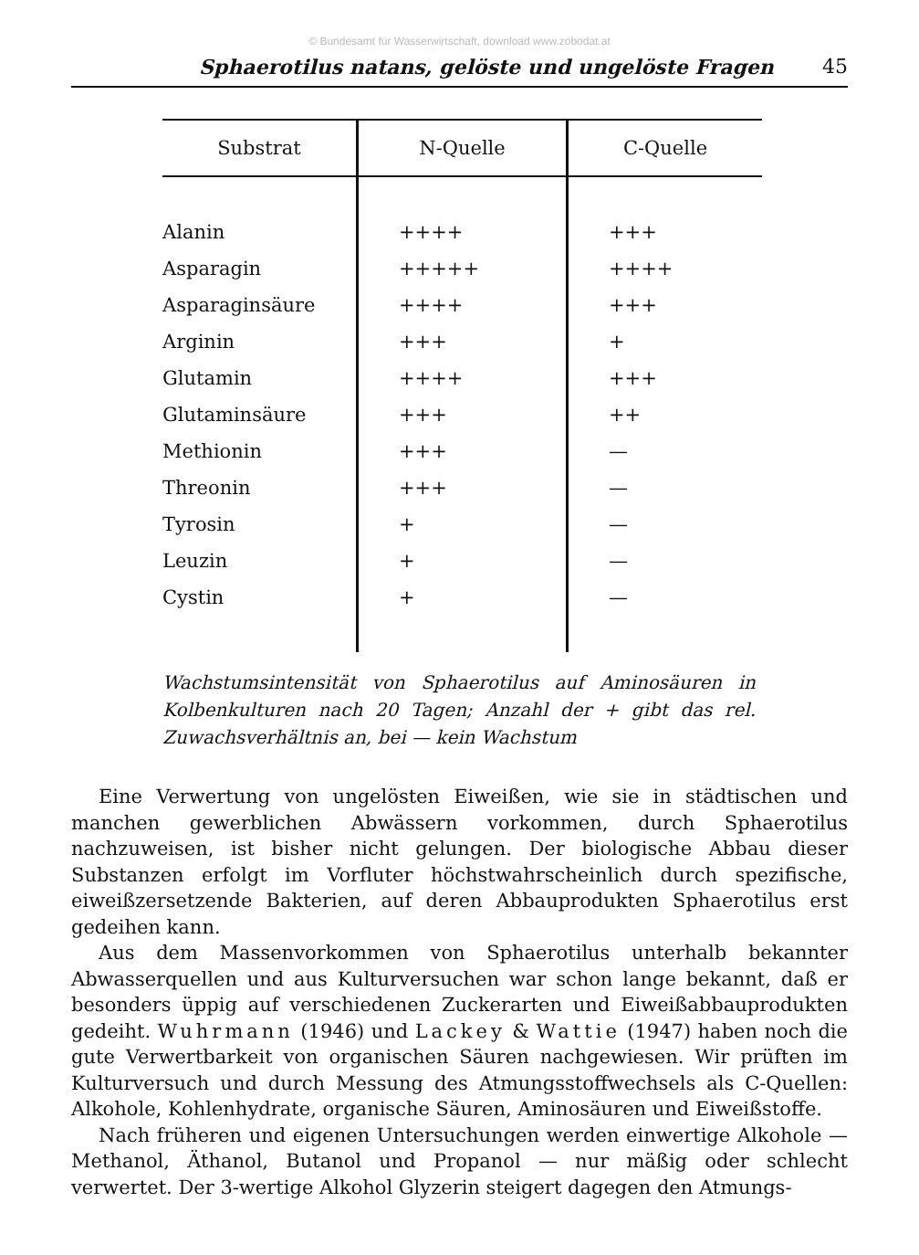© Bundesamt für Wasserwirtschaft, download www.zobodat.at
Sphaerotilus natans, gelöste und ungelöste Fragen 45
| Substrat | N-Quelle | C-Quelle |
| --- | --- | --- |
| Alanin | ++++ | +++ |
| Asparagin | +++++ | ++++ |
| Asparaginsäure | ++++ | +++ |
| Arginin | +++ | + |
| Glutamin | ++++ | +++ |
| Glutaminsäure | +++ | ++ |
| Methionin | +++ | — |
| Threonin | +++ | — |
| Tyrosin | + | — |
| Leuzin | + | — |
| Cystin | + | — |
Wachstumsintensität von Sphaerotilus auf Aminosäuren in Kolbenkulturen nach 20 Tagen; Anzahl der + gibt das rel. Zuwachsverhältnis an, bei — kein Wachstum
Eine Verwertung von ungelösten Eiweißen, wie sie in städtischen und manchen gewerblichen Abwässern vorkommen, durch Sphaerotilus nachzuweisen, ist bisher nicht gelungen. Der biologische Abbau dieser Substanzen erfolgt im Vorfluter höchstwahrscheinlich durch spezifische, eiweißzersetzende Bakterien, auf deren Abbauprodukten Sphaerotilus erst gedeihen kann.
Aus dem Massenvorkommen von Sphaerotilus unterhalb bekannter Abwasserquellen und aus Kulturversuchen war schon lange bekannt, daß er besonders üppig auf verschiedenen Zuckerarten und Eiweißabbauprodukten gedeiht. Wuhrmann (1946) und Lackey & Wattie (1947) haben noch die gute Verwertbarkeit von organischen Säuren nachgewiesen. Wir prüften im Kulturversuch und durch Messung des Atmungsstoffwechsels als C-Quellen: Alkohole, Kohlenhydrate, organische Säuren, Aminosäuren und Eiweißstoffe.
Nach früheren und eigenen Untersuchungen werden einwertige Alkohole — Methanol, Äthanol, Butanol und Propanol — nur mäßig oder schlecht verwertet. Der 3-wertige Alkohol Glyzerin steigert dagegen den Atmungs-